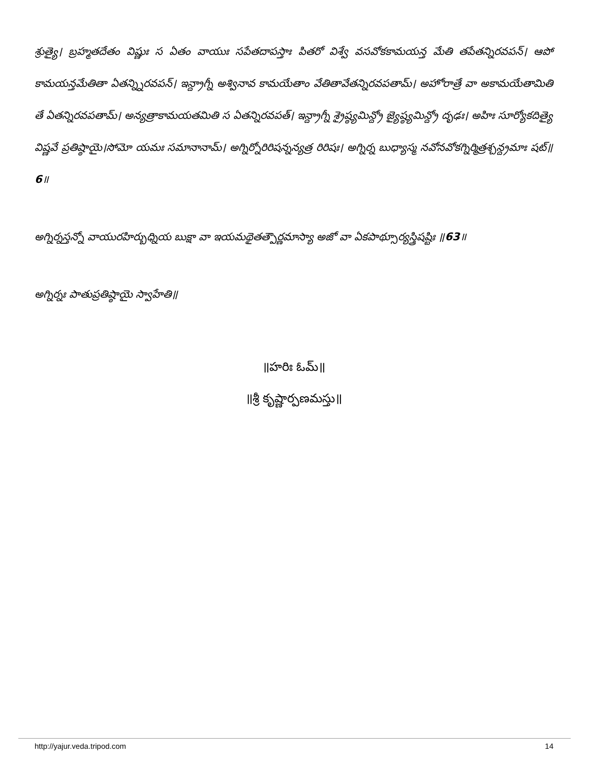శ్రుత్యై। బ్రహ్మతదేతం విష్ణుః స ఏతం వాయుః సపేతదాపస్తాః పితరో విశ్వే వసవోకకామయన్త మేతి తపేతన్నిరవపన్। ఆపో కామయన్తమేతితా ఏతన్న్నిరవపన్। ఇన్ద్రాగ్నీ అశ్వినావ కామయేతాం వేతితావేతన్నిరవపతామ్। అహోరాత్రే వా అకామయేతామితి తే ఏతన్నిరవపతామ్। అన్యత్రాకామయతమితి స ఏతన్నిరవపత్। ఇన్ద్రాగ్నీ శ్రైష్ఠ్యమిన్ద్రో జ్యైష్ఠ్యమిన్ద్రో దృఢః। అహిః సూర్యోకదిత్యై విష్ణవే ప్రతిష్ఠాయై।సోమో యమః సమానానామ్। అగ్నిర్నోరిరిషన్నన్యత్ర రిరిషః। అగ్నిర్న బుధ్యాస్మ నవోనవోకగ్నిర్మిత్రశ్చన్ద్రమాః షట్॥6॥
అగ్నిర్నస్తన్నో వాయురహిర్బుధ్నియ బుక్షా వా ఇయమథైతత్పౌర్ణమాస్యా అజో వా ఏకపాథ్సూర్యస్త్రిషష్టిః ॥63॥
అగ్నిర్నః పాతుప్రతిష్ఠాయై స్వాహేతి॥
॥హరిః ఓమ్॥
॥శ్రీ కృష్ణార్పణమస్తు॥
http://yajur.veda.tripod.com 14